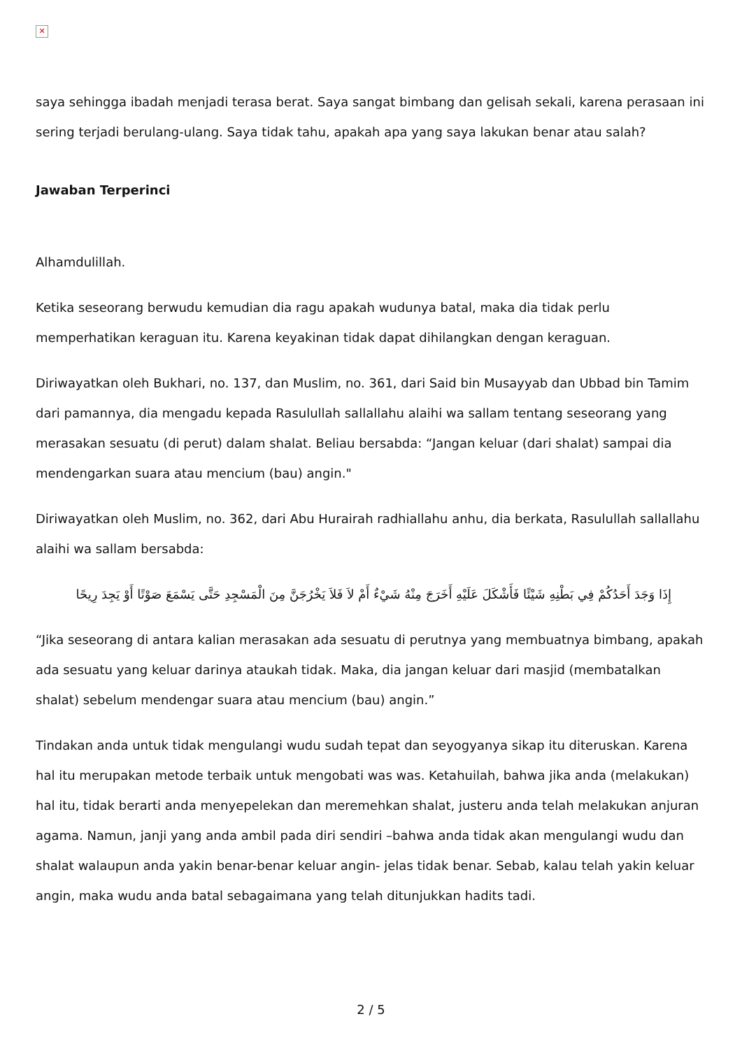✕
saya sehingga ibadah menjadi terasa berat. Saya sangat bimbang dan gelisah sekali, karena perasaan ini sering terjadi berulang-ulang. Saya tidak tahu, apakah apa yang saya lakukan benar atau salah?
Jawaban Terperinci
Alhamdulillah.
Ketika seseorang berwudu kemudian dia ragu apakah wudunya batal, maka dia tidak perlu memperhatikan keraguan itu. Karena keyakinan tidak dapat dihilangkan dengan keraguan.
Diriwayatkan oleh Bukhari, no. 137, dan Muslim, no. 361, dari Said bin Musayyab dan Ubbad bin Tamim dari pamannya, dia mengadu kepada Rasulullah sallallahu alaihi wa sallam tentang seseorang yang merasakan sesuatu (di perut) dalam shalat. Beliau bersabda: “Jangan keluar (dari shalat) sampai dia mendengarkan suara atau mencium (bau) angin."
Diriwayatkan oleh Muslim, no. 362, dari Abu Hurairah radhiallahu anhu, dia berkata, Rasulullah sallallahu alaihi wa sallam bersabda:
إِذَا وَجَدَ أَحَدُكُمْ فِي بَطْنِهِ شَيْئًا فَأَشْكَلَ عَلَيْهِ أَخَرَجَ مِنْهُ شَيْءٌ أَمْ لاَ فَلاَ يَخْرُجَنَّ مِنَ الْمَسْجِدِ حَتَّى يَسْمَعَ صَوْتًا أَوْ يَجِدَ رِيحًا
“Jika seseorang di antara kalian merasakan ada sesuatu di perutnya yang membuatnya bimbang, apakah ada sesuatu yang keluar darinya ataukah tidak. Maka, dia jangan keluar dari masjid (membatalkan shalat) sebelum mendengar suara atau mencium (bau) angin.”
Tindakan anda untuk tidak mengulangi wudu sudah tepat dan seyogyanya sikap itu diteruskan. Karena hal itu merupakan metode terbaik untuk mengobati was was. Ketahuilah, bahwa jika anda (melakukan) hal itu, tidak berarti anda menyepelekan dan meremehkan shalat, justeru anda telah melakukan anjuran agama. Namun, janji yang anda ambil pada diri sendiri –bahwa anda tidak akan mengulangi wudu dan shalat walaupun anda yakin benar-benar keluar angin- jelas tidak benar. Sebab, kalau telah yakin keluar angin, maka wudu anda batal sebagaimana yang telah ditunjukkan hadits tadi.
2 / 5